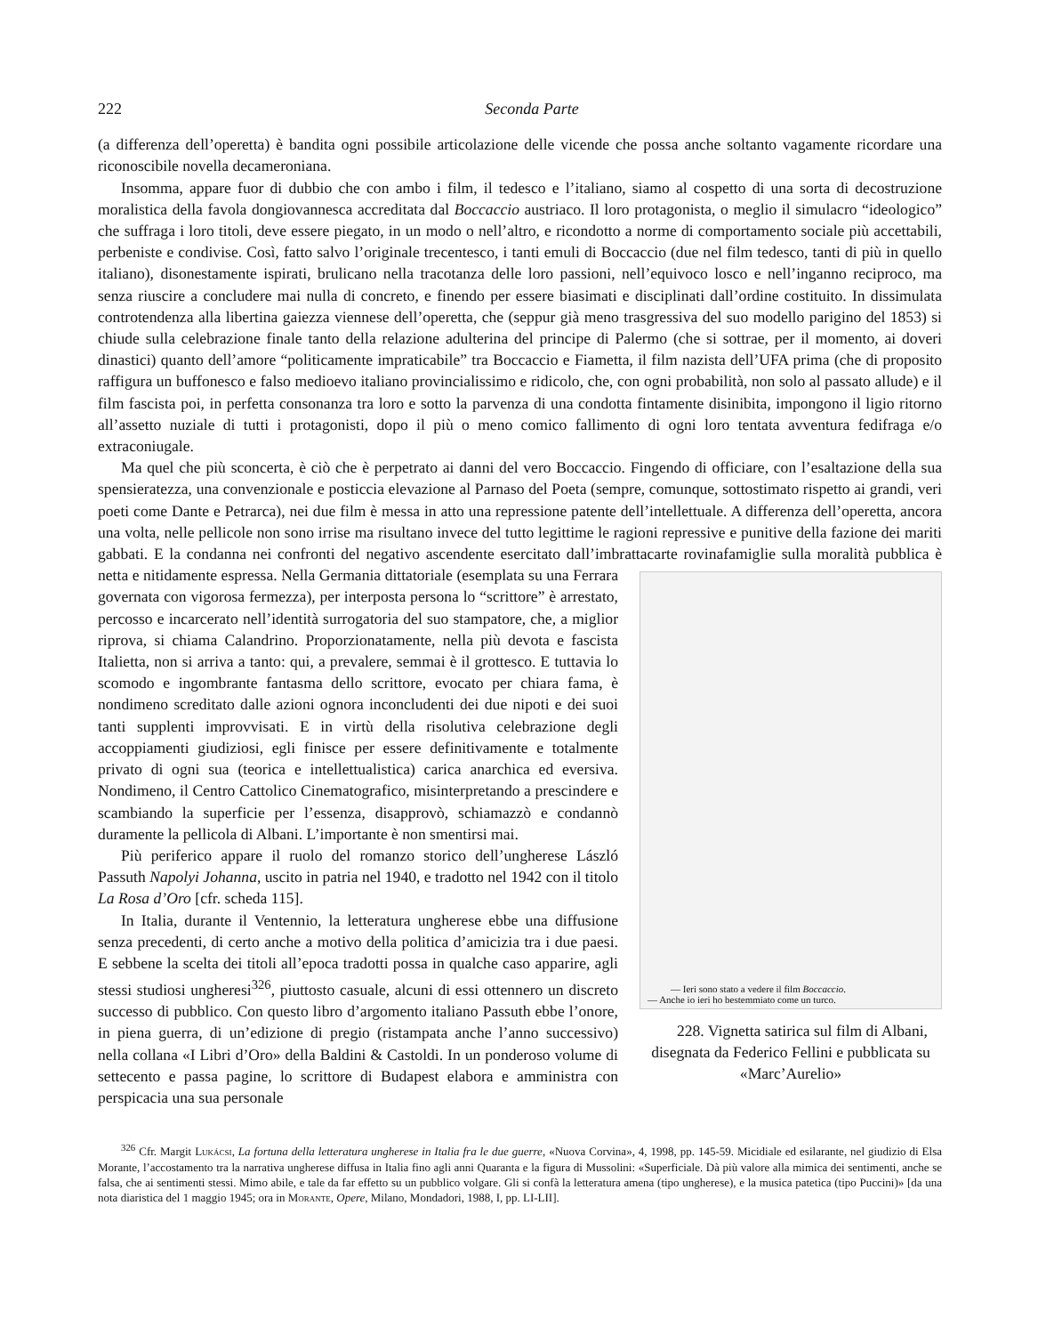222 Seconda Parte
(a differenza dell’operetta) è bandita ogni possibile articolazione delle vicende che possa anche soltanto vagamente ricordare una riconoscibile novella decameroniana.
Insomma, appare fuor di dubbio che con ambo i film, il tedesco e l’italiano, siamo al cospetto di una sorta di decostruzione moralistica della favola dongiovannesca accreditata dal Boccaccio austriaco. Il loro protagonista, o meglio il simulacro “ideologico” che suffraga i loro titoli, deve essere piegato, in un modo o nell’altro, e ricondotto a norme di comportamento sociale più accettabili, perbeniste e condivise. Così, fatto salvo l’originale trecentesco, i tanti emuli di Boccaccio (due nel film tedesco, tanti di più in quello italiano), disonestamente ispirati, brulicano nella tracotanza delle loro passioni, nell’equivoco losco e nell’inganno reciproco, ma senza riuscire a concludere mai nulla di concreto, e finendo per essere biasimati e disciplinati dall’ordine costituito. In dissimulata controtendenza alla libertina gaiezza viennese dell’operetta, che (seppur già meno trasgressiva del suo modello parigino del 1853) si chiude sulla celebrazione finale tanto della relazione adulterina del principe di Palermo (che si sottrae, per il momento, ai doveri dinastici) quanto dell’amore “politicamente impraticabile” tra Boccaccio e Fiametta, il film nazista dell’UFA prima (che di proposito raffigura un buffonesco e falso medioevo italiano provincialissimo e ridicolo, che, con ogni probabilità, non solo al passato allude) e il film fascista poi, in perfetta consonanza tra loro e sotto la parvenza di una condotta fintamente disinibita, impongono il ligio ritorno all’assetto nuziale di tutti i protagonisti, dopo il più o meno comico fallimento di ogni loro tentata avventura fedifraga e/o extraconiugale.
Ma quel che più sconcerta, è ciò che è perpetrato ai danni del vero Boccaccio. Fingendo di officiare, con l’esaltazione della sua spensieratezza, una convenzionale e posticcia elevazione al Parnaso del Poeta (sempre, comunque, sottostimato rispetto ai grandi, veri poeti come Dante e Petrarca), nei due film è messa in atto una repressione patente dell’intellettuale. A differenza dell’operetta, ancora una volta, nelle pellicole non sono irrise ma risultano invece del tutto legittime le ragioni repressive e punitive della fazione dei mariti gabbati. E la condanna nei confronti del negativo ascendente esercitato dall’imbrattacarte rovinafamiglie sulla moralità pubblica è netta e nitidamente espressa. Nella Germania dittatoriale (esemplata
— Ieri sono stato a vedere il film Boccaccio.
— Anche io ieri ho bestemmiato come un turco.
228. Vignetta satirica sul film di Albani, disegnata da Federico Fellini e pubblicata su «Marc’Aurelio»
su una Ferrara governata con vigorosa fermezza), per interposta persona lo “scrittore” è arrestato, percosso e incarcerato nell’identità surrogatoria del suo stampatore, che, a miglior riprova, si chiama Calandrino. Proporzionatamente, nella più devota e fascista Italietta, non si arriva a tanto: qui, a prevalere, semmai è il grottesco. E tuttavia lo scomodo e ingombrante fantasma dello scrittore, evocato per chiara fama, è nondimeno screditato dalle azioni ognora inconcludenti dei due nipoti e dei suoi tanti supplenti improvvisati. E in virtù della risolutiva celebrazione degli accoppiamenti giudiziosi, egli finisce per essere definitivamente e totalmente privato di ogni sua (teorica e intellettualistica) carica anarchica ed eversiva. Nondimeno, il Centro Cattolico Cinematografico, misinterpretando a prescindere e scambiando la superficie per l’essenza, disapprovò, schiamazzò e condannò duramente la pellicola di Albani. L’importante è non smentirsi mai.
Più periferico appare il ruolo del romanzo storico dell’ungherese László Passuth Napolyi Johanna, uscito in patria nel 1940, e tradotto nel 1942 con il titolo La Rosa d’Oro [cfr. scheda 115].
In Italia, durante il Ventennio, la letteratura ungherese ebbe una diffusione senza precedenti, di certo anche a motivo della politica d’amicizia tra i due paesi. E sebbene la scelta dei titoli all’epoca tradotti possa in qualche caso apparire, agli stessi studiosi ungheresi<sup>326</sup>, piuttosto casuale, alcuni di essi ottennero un discreto successo di pubblico. Con questo libro d’argomento italiano Passuth ebbe l’onore, in piena guerra, di un’edizione di pregio (ristampata anche l’anno successivo) nella collana «I Libri d’Oro» della Baldini & Castoldi. In un ponderoso volume di settecento e passa pagine, lo scrittore di Budapest elabora e amministra con perspicacia una sua personale
<sup>326</sup> Cfr. Margit Lukácsi, La fortuna della letteratura ungherese in Italia fra le due guerre, «Nuova Corvina», 4, 1998, pp. 145-59. Micidiale ed esilarante, nel giudizio di Elsa Morante, l’accostamento tra la narrativa ungherese diffusa in Italia fino agli anni Quaranta e la figura di Mussolini: «Superficiale. Dà più valore alla mimica dei sentimenti, anche se falsa, che ai sentimenti stessi. Mimo abile, e tale da far effetto su un pubblico volgare. Gli si confà la letteratura amena (tipo ungherese), e la musica patetica (tipo Puccini)» [da una nota diaristica del 1 maggio 1945; ora in Morante, Opere, Milano, Mondadori, 1988, I, pp. LI-LII].